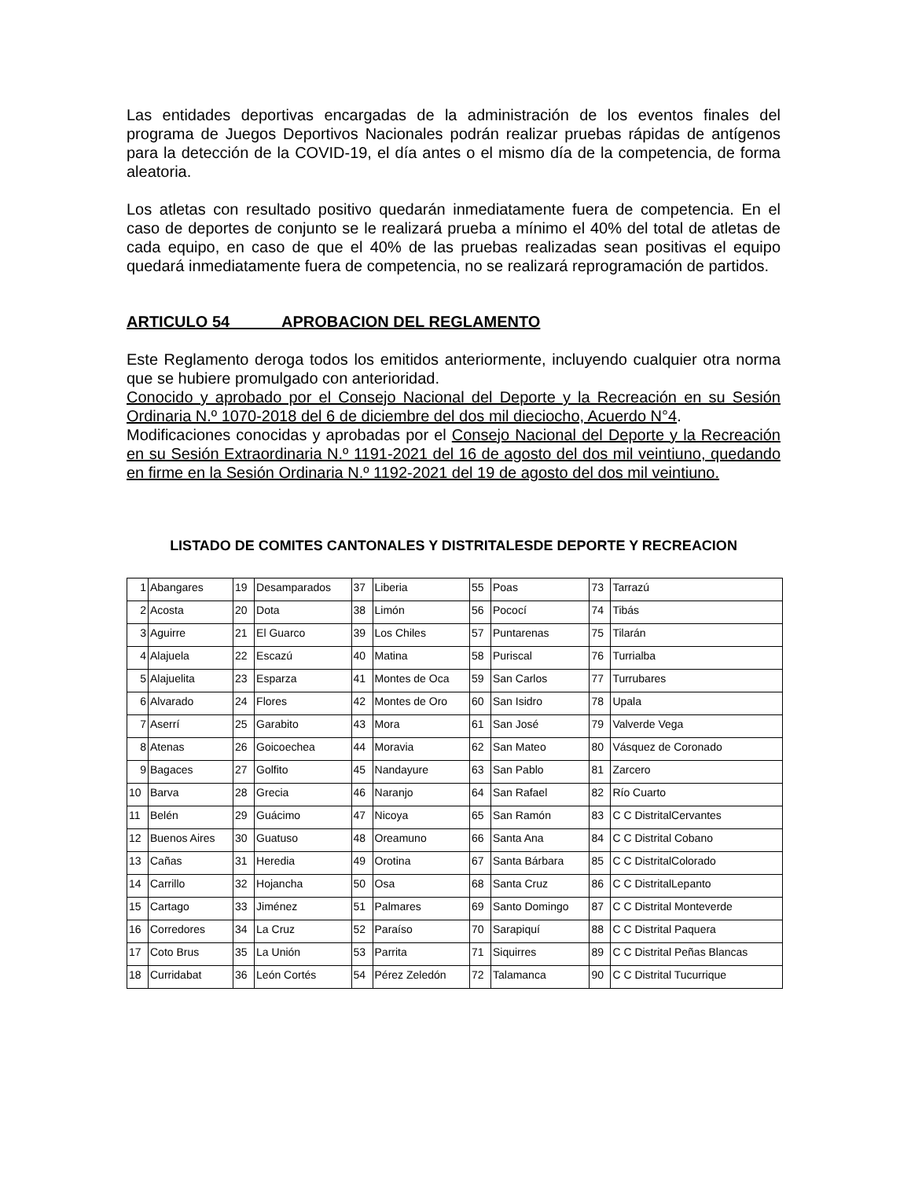Las entidades deportivas encargadas de la administración de los eventos finales del programa de Juegos Deportivos Nacionales podrán realizar pruebas rápidas de antígenos para la detección de la COVID-19, el día antes o el mismo día de la competencia, de forma aleatoria.
Los atletas con resultado positivo quedarán inmediatamente fuera de competencia. En el caso de deportes de conjunto se le realizará prueba a mínimo el 40% del total de atletas de cada equipo, en caso de que el 40% de las pruebas realizadas sean positivas el equipo quedará inmediatamente fuera de competencia, no se realizará reprogramación de partidos.
ARTICULO 54 APROBACION DEL REGLAMENTO
Este Reglamento deroga todos los emitidos anteriormente, incluyendo cualquier otra norma que se hubiere promulgado con anterioridad.
Conocido y aprobado por el Consejo Nacional del Deporte y la Recreación en su Sesión Ordinaria N.º 1070-2018 del 6 de diciembre del dos mil dieciocho, Acuerdo N°4.
Modificaciones conocidas y aprobadas por el Consejo Nacional del Deporte y la Recreación en su Sesión Extraordinaria N.º 1191-2021 del 16 de agosto del dos mil veintiuno, quedando en firme en la Sesión Ordinaria N.º 1192-2021 del 19 de agosto del dos mil veintiuno.
LISTADO DE COMITES CANTONALES Y DISTRITALESDE DEPORTE Y RECREACION
| 1 | Abangares | 19 | Desamparados | 37 | Liberia | 55 | Poas | 73 | Tarrazú |
| 2 | Acosta | 20 | Dota | 38 | Limón | 56 | Pococí | 74 | Tibás |
| 3 | Aguirre | 21 | El Guarco | 39 | Los Chiles | 57 | Puntarenas | 75 | Tilarán |
| 4 | Alajuela | 22 | Escazú | 40 | Matina | 58 | Puriscal | 76 | Turrialba |
| 5 | Alajuelita | 23 | Esparza | 41 | Montes de Oca | 59 | San Carlos | 77 | Turrubares |
| 6 | Alvarado | 24 | Flores | 42 | Montes de Oro | 60 | San Isidro | 78 | Upala |
| 7 | Aserrí | 25 | Garabito | 43 | Mora | 61 | San José | 79 | Valverde Vega |
| 8 | Atenas | 26 | Goicoechea | 44 | Moravia | 62 | San Mateo | 80 | Vásquez de Coronado |
| 9 | Bagaces | 27 | Golfito | 45 | Nandayure | 63 | San Pablo | 81 | Zarcero |
| 10 | Barva | 28 | Grecia | 46 | Naranjo | 64 | San Rafael | 82 | Río Cuarto |
| 11 | Belén | 29 | Guácimo | 47 | Nicoya | 65 | San Ramón | 83 | C C DistritalCervantes |
| 12 | Buenos Aires | 30 | Guatuso | 48 | Oreamuno | 66 | Santa Ana | 84 | C C Distrital Cobano |
| 13 | Cañas | 31 | Heredia | 49 | Orotina | 67 | Santa Bárbara | 85 | C C DistritalColorado |
| 14 | Carrillo | 32 | Hojancha | 50 | Osa | 68 | Santa Cruz | 86 | C C DistritalLepanto |
| 15 | Cartago | 33 | Jiménez | 51 | Palmares | 69 | Santo Domingo | 87 | C C Distrital Monteverde |
| 16 | Corredores | 34 | La Cruz | 52 | Paraíso | 70 | Sarapiquí | 88 | C C Distrital Paquera |
| 17 | Coto Brus | 35 | La Unión | 53 | Parrita | 71 | Siquirres | 89 | C C Distrital Peñas Blancas |
| 18 | Curridabat | 36 | León Cortés | 54 | Pérez Zeledón | 72 | Talamanca | 90 | C C Distrital Tucurrique |